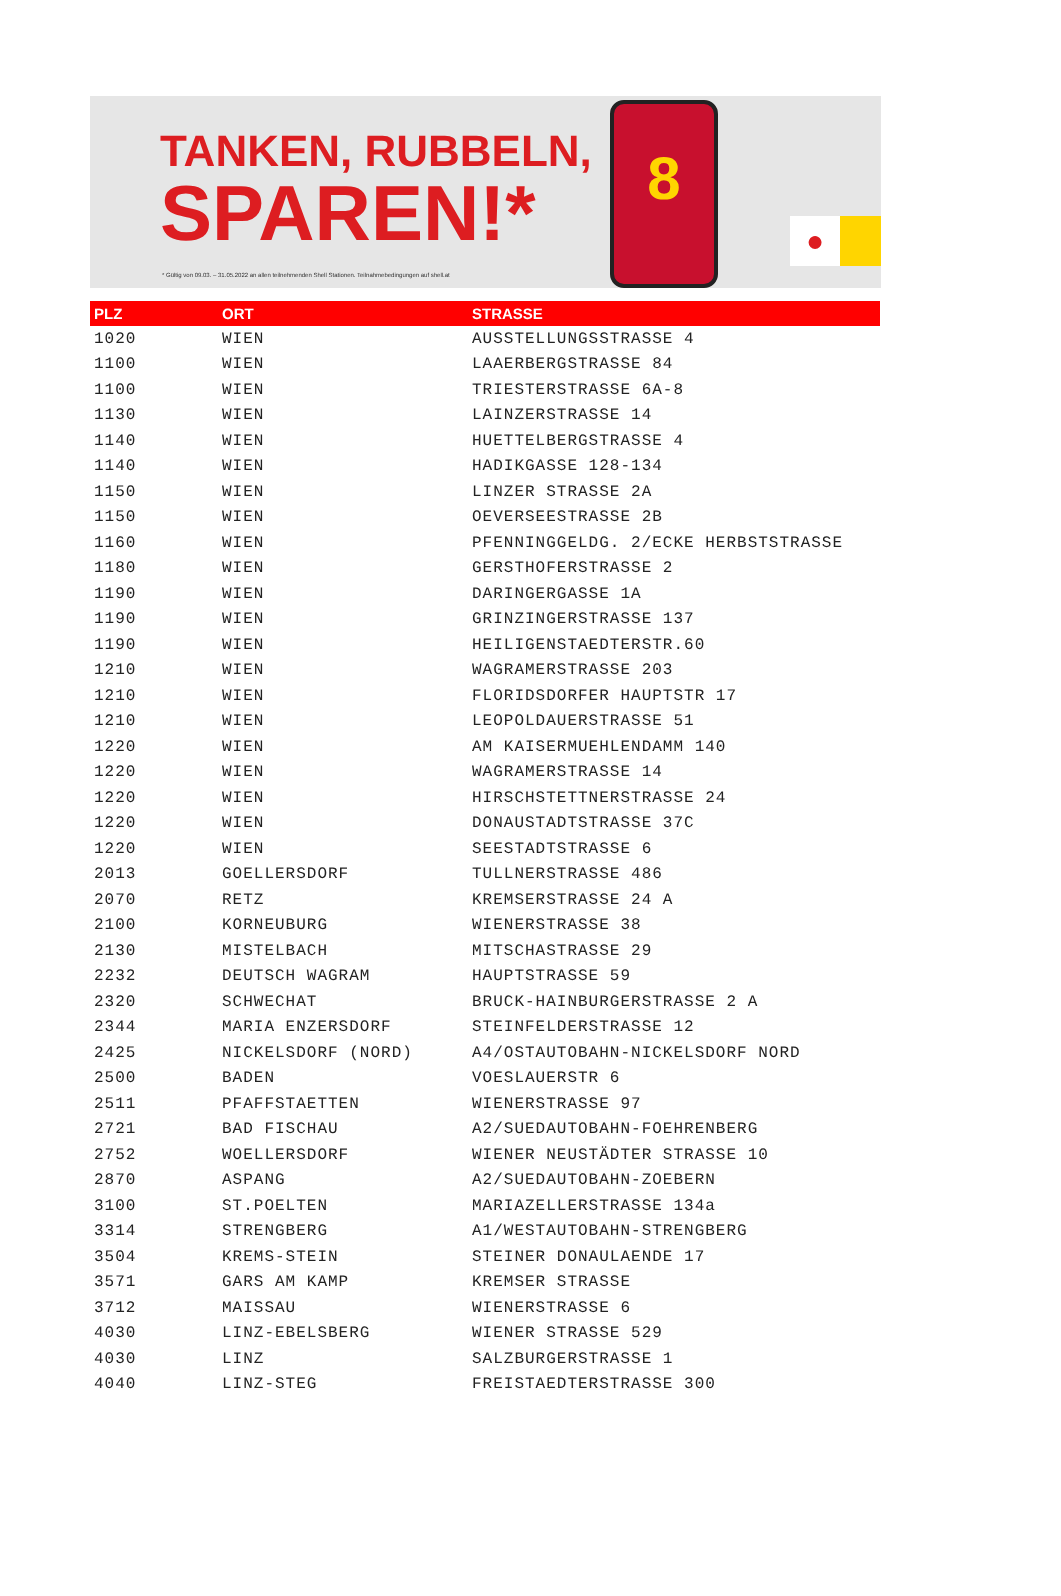TANKEN, RUBBELN,
SPAREN!*
* Gültig von 09.03. – 31.05.2022 an allen teilnehmenden Shell Stationen. Teilnahmebedingungen auf shell.at
8
●
| PLZ | ORT | STRASSE |
| --- | --- | --- |
| 1020 | WIEN | AUSSTELLUNGSSTRASSE 4 |
| 1100 | WIEN | LAAERBERGSTRASSE 84 |
| 1100 | WIEN | TRIESTERSTRASSE 6A-8 |
| 1130 | WIEN | LAINZERSTRASSE 14 |
| 1140 | WIEN | HUETTELBERGSTRASSE 4 |
| 1140 | WIEN | HADIKGASSE 128-134 |
| 1150 | WIEN | LINZER STRASSE 2A |
| 1150 | WIEN | OEVERSEESTRASSE 2B |
| 1160 | WIEN | PFENNINGGELDG. 2/ECKE HERBSTSTRASSE |
| 1180 | WIEN | GERSTHOFERSTRASSE 2 |
| 1190 | WIEN | DARINGERGASSE 1A |
| 1190 | WIEN | GRINZINGERSTRASSE 137 |
| 1190 | WIEN | HEILIGENSTAEDTERSTR.60 |
| 1210 | WIEN | WAGRAMERSTRASSE 203 |
| 1210 | WIEN | FLORIDSDORFER HAUPTSTR 17 |
| 1210 | WIEN | LEOPOLDAUERSTRASSE 51 |
| 1220 | WIEN | AM KAISERMUEHLENDAMM 140 |
| 1220 | WIEN | WAGRAMERSTRASSE 14 |
| 1220 | WIEN | HIRSCHSTETTNERSTRASSE 24 |
| 1220 | WIEN | DONAUSTADTSTRASSE 37C |
| 1220 | WIEN | SEESTADTSTRASSE 6 |
| 2013 | GOELLERSDORF | TULLNERSTRASSE 486 |
| 2070 | RETZ | KREMSERSTRASSE 24 A |
| 2100 | KORNEUBURG | WIENERSTRASSE 38 |
| 2130 | MISTELBACH | MITSCHASTRASSE 29 |
| 2232 | DEUTSCH WAGRAM | HAUPTSTRASSE 59 |
| 2320 | SCHWECHAT | BRUCK-HAINBURGERSTRASSE 2 A |
| 2344 | MARIA ENZERSDORF | STEINFELDERSTRASSE 12 |
| 2425 | NICKELSDORF (NORD) | A4/OSTAUTOBAHN-NICKELSDORF NORD |
| 2500 | BADEN | VOESLAUERSTR 6 |
| 2511 | PFAFFSTAETTEN | WIENERSTRASSE 97 |
| 2721 | BAD FISCHAU | A2/SUEDAUTOBAHN-FOEHRENBERG |
| 2752 | WOELLERSDORF | WIENER NEUSTÄDTER STRASSE 10 |
| 2870 | ASPANG | A2/SUEDAUTOBAHN-ZOEBERN |
| 3100 | ST.POELTEN | MARIAZELLERSTRASSE 134a |
| 3314 | STRENGBERG | A1/WESTAUTOBAHN-STRENGBERG |
| 3504 | KREMS-STEIN | STEINER DONAULAENDE 17 |
| 3571 | GARS AM KAMP | KREMSER STRASSE |
| 3712 | MAISSAU | WIENERSTRASSE 6 |
| 4030 | LINZ-EBELSBERG | WIENER STRASSE 529 |
| 4030 | LINZ | SALZBURGERSTRASSE 1 |
| 4040 | LINZ-STEG | FREISTAEDTERSTRASSE 300 |